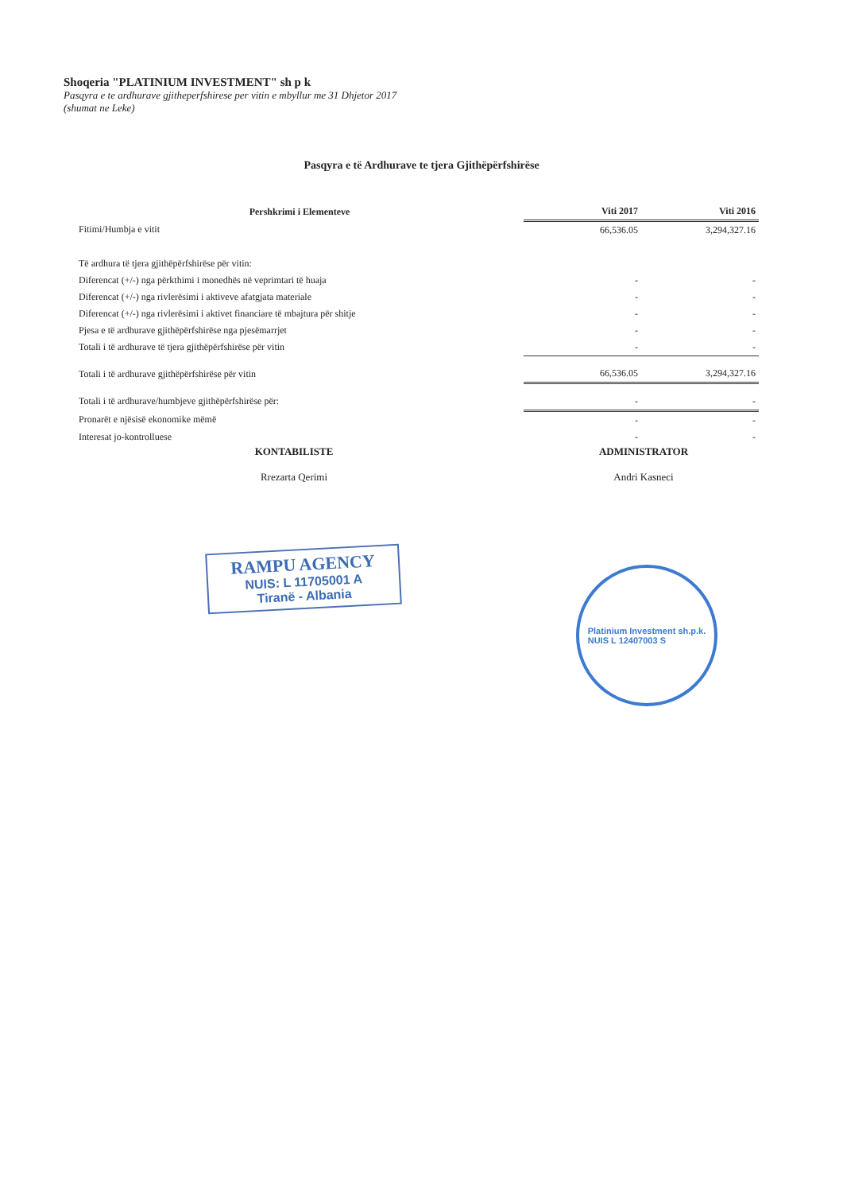Shoqeria "PLATINIUM INVESTMENT" sh p k
Pasqyra e te ardhurave gjitheperfshirese per vitin e mbyllur me 31 Dhjetor 2017
(shumat ne Leke)
Pasqyra e të Ardhurave te tjera Gjithëpërfshirëse
| Pershkrimi i Elementeve | Viti 2017 | Viti 2016 |
| --- | --- | --- |
| Fitimi/Humbja e vitit | 66,536.05 | 3,294,327.16 |
| Të ardhura të tjera gjithëpërfshirëse për vitin: | | |
| Diferencat (+/-) nga përkthimi i monedhës në veprimtari të huaja | - | - |
| Diferencat (+/-) nga rivlerësimi i aktiveve afatgjata materiale | - | - |
| Diferencat (+/-) nga rivlerësimi i aktivet financiare të mbajtura për shitje | - | - |
| Pjesa e të ardhurave gjithëpërfshirëse nga pjesëmarrjet | - | - |
| Totali i të ardhurave të tjera gjithëpërfshirëse për vitin | - | - |
| Totali i të ardhurave gjithëpërfshirëse për vitin | 66,536.05 | 3,294,327.16 |
| Totali i të ardhurave/humbjeve gjithëpërfshirëse për: | - | - |
| Pronarët e njësisë ekonomike mëmë | - | - |
| Interesat jo-kontrolluese | - | - |
KONTABILISTE
Rrezarta Qerimi
ADMINISTRATOR
Andri Kasneci
RAMPU AGENCY
NUIS: L 11705001 A
Tiranë - Albania
Platinium Investment sh.p.k.
NUIS L 12407003 S